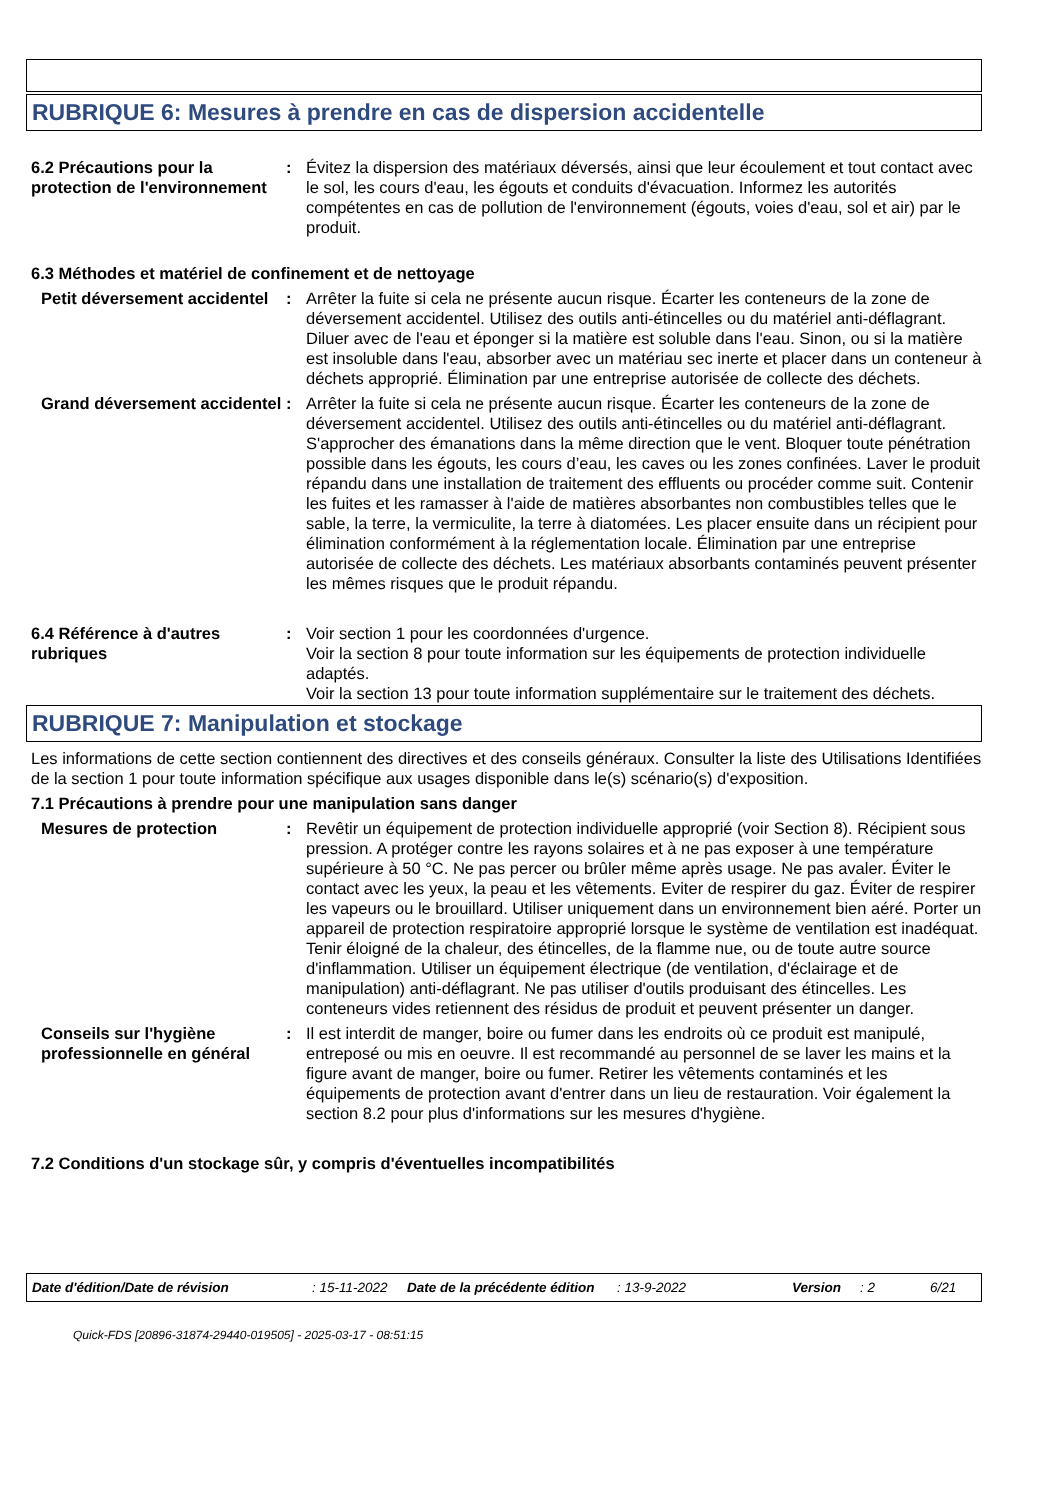RUBRIQUE 6: Mesures à prendre en cas de dispersion accidentelle
6.2 Précautions pour la protection de l'environnement
: Évitez la dispersion des matériaux déversés, ainsi que leur écoulement et tout contact avec le sol, les cours d'eau, les égouts et conduits d'évacuation. Informez les autorités compétentes en cas de pollution de l'environnement (égouts, voies d'eau, sol et air) par le produit.
6.3 Méthodes et matériel de confinement et de nettoyage
Petit déversement accidentel
: Arrêter la fuite si cela ne présente aucun risque. Écarter les conteneurs de la zone de déversement accidentel. Utilisez des outils anti-étincelles ou du matériel anti-déflagrant. Diluer avec de l'eau et éponger si la matière est soluble dans l'eau. Sinon, ou si la matière est insoluble dans l'eau, absorber avec un matériau sec inerte et placer dans un conteneur à déchets approprié. Élimination par une entreprise autorisée de collecte des déchets.
Grand déversement accidentel
: Arrêter la fuite si cela ne présente aucun risque. Écarter les conteneurs de la zone de déversement accidentel. Utilisez des outils anti-étincelles ou du matériel anti-déflagrant. S'approcher des émanations dans la même direction que le vent. Bloquer toute pénétration possible dans les égouts, les cours d’eau, les caves ou les zones confinées. Laver le produit répandu dans une installation de traitement des effluents ou procéder comme suit. Contenir les fuites et les ramasser à l'aide de matières absorbantes non combustibles telles que le sable, la terre, la vermiculite, la terre à diatomées. Les placer ensuite dans un récipient pour élimination conformément à la réglementation locale. Élimination par une entreprise autorisée de collecte des déchets. Les matériaux absorbants contaminés peuvent présenter les mêmes risques que le produit répandu.
6.4 Référence à d'autres rubriques
: Voir section 1 pour les coordonnées d'urgence.
Voir la section 8 pour toute information sur les équipements de protection individuelle adaptés.
Voir la section 13 pour toute information supplémentaire sur le traitement des déchets.
RUBRIQUE 7: Manipulation et stockage
Les informations de cette section contiennent des directives et des conseils généraux. Consulter la liste des Utilisations Identifiées de la section 1 pour toute information spécifique aux usages disponible dans le(s) scénario(s) d'exposition.
7.1 Précautions à prendre pour une manipulation sans danger
Mesures de protection : Revêtir un équipement de protection individuelle approprié (voir Section 8). Récipient sous pression. A protéger contre les rayons solaires et à ne pas exposer à une température supérieure à 50 °C. Ne pas percer ou brûler même après usage. Ne pas avaler. Éviter le contact avec les yeux, la peau et les vêtements. Eviter de respirer du gaz. Éviter de respirer les vapeurs ou le brouillard. Utiliser uniquement dans un environnement bien aéré. Porter un appareil de protection respiratoire approprié lorsque le système de ventilation est inadéquat. Tenir éloigné de la chaleur, des étincelles, de la flamme nue, ou de toute autre source d'inflammation. Utiliser un équipement électrique (de ventilation, d'éclairage et de manipulation) anti-déflagrant. Ne pas utiliser d'outils produisant des étincelles. Les conteneurs vides retiennent des résidus de produit et peuvent présenter un danger.
Conseils sur l'hygiène professionnelle en général
: Il est interdit de manger, boire ou fumer dans les endroits où ce produit est manipulé, entreposé ou mis en oeuvre. Il est recommandé au personnel de se laver les mains et la figure avant de manger, boire ou fumer. Retirer les vêtements contaminés et les équipements de protection avant d'entrer dans un lieu de restauration. Voir également la section 8.2 pour plus d'informations sur les mesures d'hygiène.
7.2 Conditions d'un stockage sûr, y compris d'éventuelles incompatibilités
Date d'édition/Date de révision: 15-11-2022 Date de la précédente édition: 13-9-2022 Version: 2 6/21
Quick-FDS [20896-31874-29440-019505] - 2025-03-17 - 08:51:15